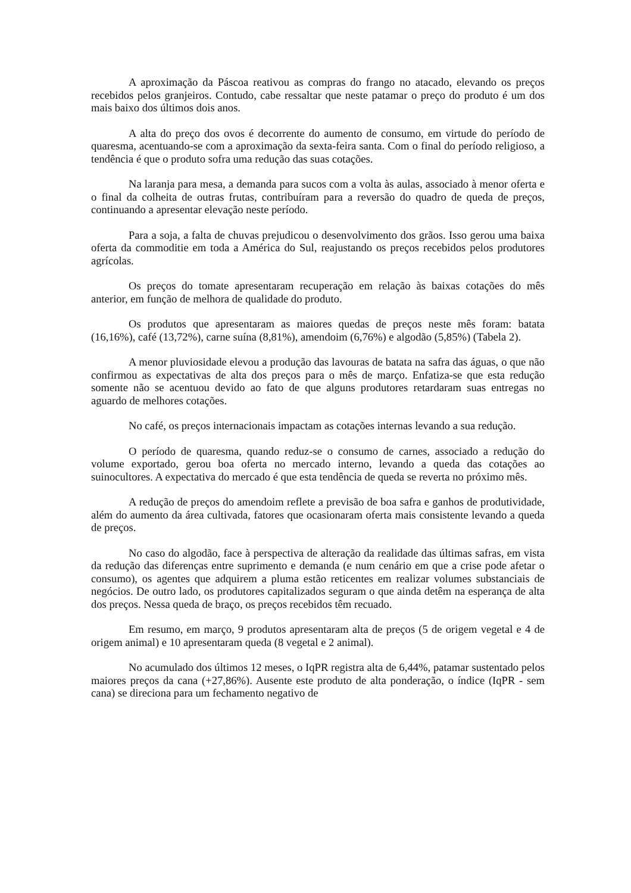A aproximação da Páscoa reativou as compras do frango no atacado, elevando os preços recebidos pelos granjeiros. Contudo, cabe ressaltar que neste patamar o preço do produto é um dos mais baixo dos últimos dois anos.
A alta do preço dos ovos é decorrente do aumento de consumo, em virtude do período de quaresma, acentuando-se com a aproximação da sexta-feira santa. Com o final do período religioso, a tendência é que o produto sofra uma redução das suas cotações.
Na laranja para mesa, a demanda para sucos com a volta às aulas, associado à menor oferta e o final da colheita de outras frutas, contribuíram para a reversão do quadro de queda de preços, continuando a apresentar elevação neste período.
Para a soja, a falta de chuvas prejudicou o desenvolvimento dos grãos. Isso gerou uma baixa oferta da commoditie em toda a América do Sul, reajustando os preços recebidos pelos produtores agrícolas.
Os preços do tomate apresentaram recuperação em relação às baixas cotações do mês anterior, em função de melhora de qualidade do produto.
Os produtos que apresentaram as maiores quedas de preços neste mês foram: batata (16,16%), café (13,72%), carne suína (8,81%), amendoim (6,76%) e algodão (5,85%) (Tabela 2).
A menor pluviosidade elevou a produção das lavouras de batata na safra das águas, o que não confirmou as expectativas de alta dos preços para o mês de março. Enfatiza-se que esta redução somente não se acentuou devido ao fato de que alguns produtores retardaram suas entregas no aguardo de melhores cotações.
No café, os preços internacionais impactam as cotações internas levando a sua redução.
O período de quaresma, quando reduz-se o consumo de carnes, associado a redução do volume exportado, gerou boa oferta no mercado interno, levando a queda das cotações ao suinocultores. A expectativa do mercado é que esta tendência de queda se reverta no próximo mês.
A redução de preços do amendoim reflete a previsão de boa safra e ganhos de produtividade, além do aumento da área cultivada, fatores que ocasionaram oferta mais consistente levando a queda de preços.
No caso do algodão, face à perspectiva de alteração da realidade das últimas safras, em vista da redução das diferenças entre suprimento e demanda (e num cenário em que a crise pode afetar o consumo), os agentes que adquirem a pluma estão reticentes em realizar volumes substanciais de negócios. De outro lado, os produtores capitalizados seguram o que ainda detêm na esperança de alta dos preços. Nessa queda de braço, os preços recebidos têm recuado.
Em resumo, em março, 9 produtos apresentaram alta de preços (5 de origem vegetal e 4 de origem animal) e 10 apresentaram queda (8 vegetal e 2 animal).
No acumulado dos últimos 12 meses, o IqPR registra alta de 6,44%, patamar sustentado pelos maiores preços da cana (+27,86%). Ausente este produto de alta ponderação, o índice (IqPR - sem cana) se direciona para um fechamento negativo de